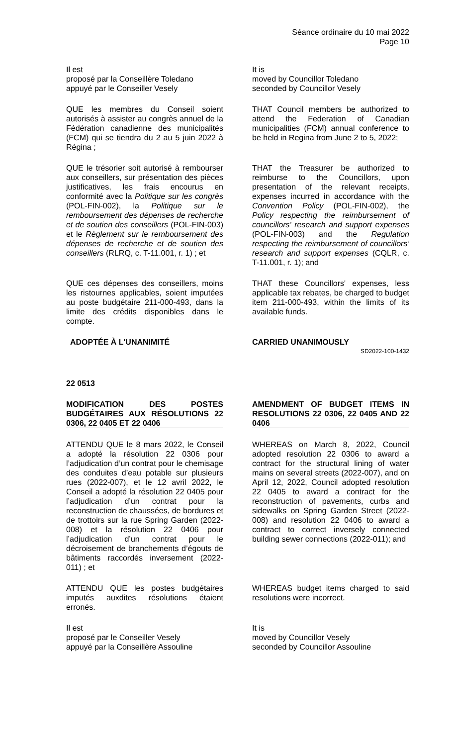Séance ordinaire du 10 mai 2022
Page 10
Il est
proposé par la Conseillère Toledano
appuyé par le Conseiller Vesely
It is
moved by Councillor Toledano
seconded by Councillor Vesely
QUE les membres du Conseil soient autorisés à assister au congrès annuel de la Fédération canadienne des municipalités (FCM) qui se tiendra du 2 au 5 juin 2022 à Régina ;
THAT Council members be authorized to attend the Federation of Canadian municipalities (FCM) annual conference to be held in Regina from June 2 to 5, 2022;
QUE le trésorier soit autorisé à rembourser aux conseillers, sur présentation des pièces justificatives, les frais encourus en conformité avec la Politique sur les congrès (POL-FIN-002), la Politique sur le remboursement des dépenses de recherche et de soutien des conseillers (POL-FIN-003) et le Règlement sur le remboursement des dépenses de recherche et de soutien des conseillers (RLRQ, c. T-11.001, r. 1) ; et
THAT the Treasurer be authorized to reimburse to the Councillors, upon presentation of the relevant receipts, expenses incurred in accordance with the Convention Policy (POL-FIN-002), the Policy respecting the reimbursement of councillors' research and support expenses (POL-FIN-003) and the Regulation respecting the reimbursement of councillors’ research and support expenses (CQLR, c. T-11.001, r. 1); and
QUE ces dépenses des conseillers, moins les ristournes applicables, soient imputées au poste budgétaire 211-000-493, dans la limite des crédits disponibles dans le compte.
THAT these Councillors' expenses, less applicable tax rebates, be charged to budget item 211-000-493, within the limits of its available funds.
ADOPTÉE À L'UNANIMITÉ CARRIED UNANIMOUSLY
SD2022-100-1432
22 0513
MODIFICATION DES POSTES BUDGÉTAIRES AUX RÉSOLUTIONS 22 0306, 22 0405 ET 22 0406
AMENDMENT OF BUDGET ITEMS IN RESOLUTIONS 22 0306, 22 0405 AND 22 0406
ATTENDU QUE le 8 mars 2022, le Conseil a adopté la résolution 22 0306 pour l’adjudication d’un contrat pour le chemisage des conduites d’eau potable sur plusieurs rues (2022-007), et le 12 avril 2022, le Conseil a adopté la résolution 22 0405 pour l’adjudication d’un contrat pour la reconstruction de chaussées, de bordures et de trottoirs sur la rue Spring Garden (2022-008) et la résolution 22 0406 pour l’adjudication d’un contrat pour le décroisement de branchements d’égouts de bâtiments raccordés inversement (2022-011) ; et
WHEREAS on March 8, 2022, Council adopted resolution 22 0306 to award a contract for the structural lining of water mains on several streets (2022-007), and on April 12, 2022, Council adopted resolution 22 0405 to award a contract for the reconstruction of pavements, curbs and sidewalks on Spring Garden Street (2022-008) and resolution 22 0406 to award a contract to correct inversely connected building sewer connections (2022-011); and
ATTENDU QUE les postes budgétaires imputés auxdites résolutions étaient erronés.
WHEREAS budget items charged to said resolutions were incorrect.
Il est
proposé par le Conseiller Vesely
appuyé par la Conseillère Assouline
It is
moved by Councillor Vesely
seconded by Councillor Assouline